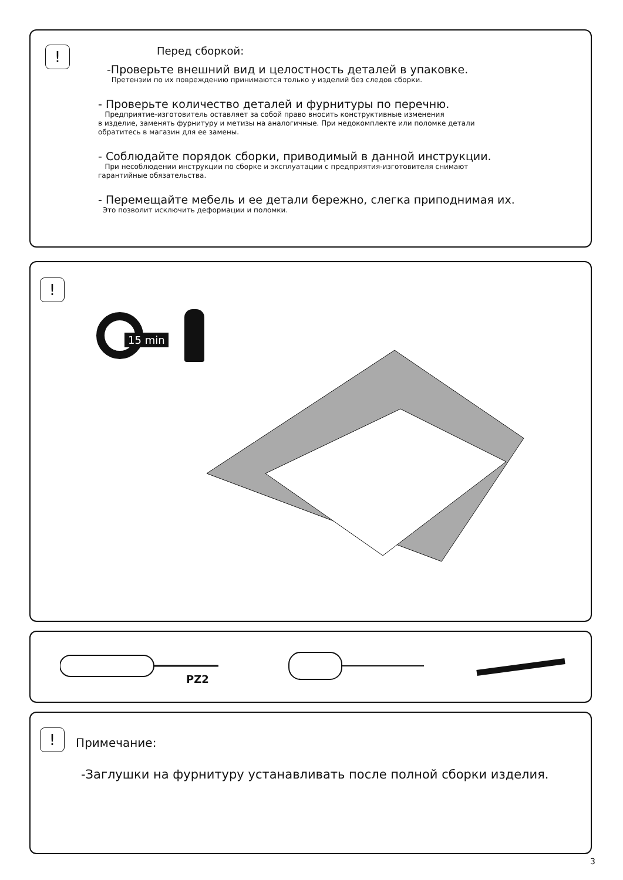!
Перед сборкой:
-Проверьте внешний вид и целостность деталей в упаковке.
Претензии по их повреждению принимаются только у изделий без следов сборки.
- Проверьте количество деталей и фурнитуры по перечню.
Предприятие-изготовитель оставляет за собой право вносить конструктивные изменения
в изделие, заменять фурнитуру и метизы на аналогичные. При недокомплекте или поломке детали
обратитесь в магазин для ее замены.
- Соблюдайте порядок сборки, приводимый в данной инструкции.
При несоблюдении инструкции по сборке и эксплуатации с предприятия-изготовителя снимают
гарантийные обязательства.
- Перемещайте мебель и ее детали бережно, слегка приподнимая их.
Это позволит исключить деформации и поломки.
!
15 min
PZ2
! Примечание:
-Заглушки на фурнитуру устанавливать после полной сборки изделия.
3